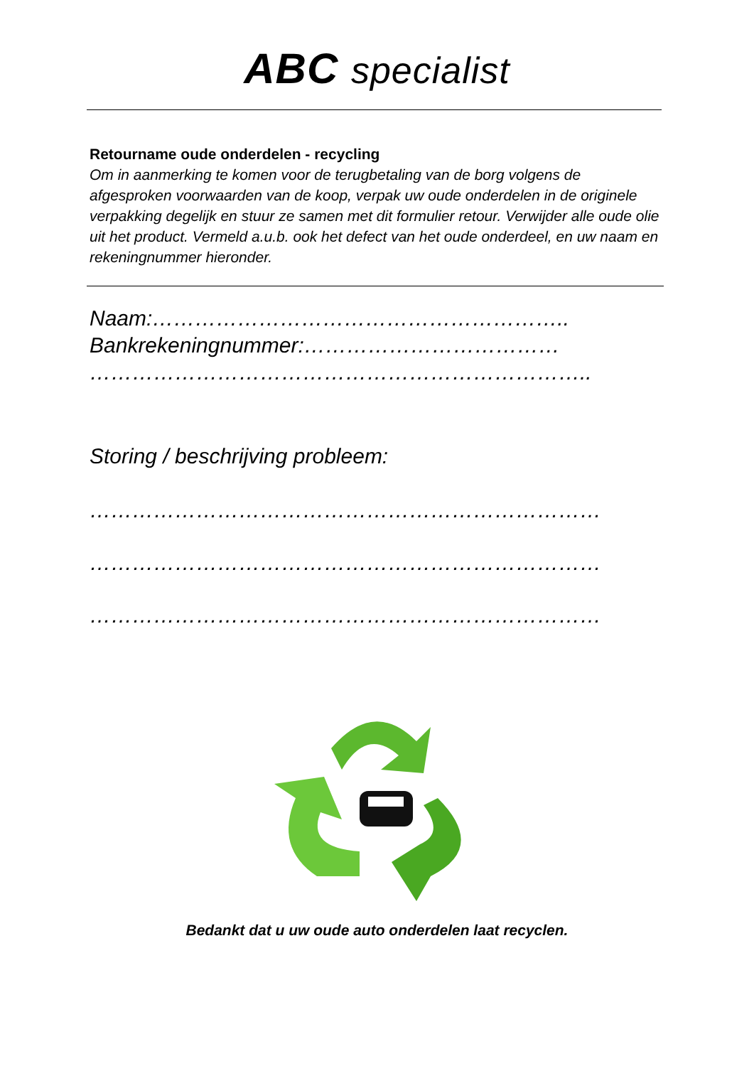ABC specialist
Retourname oude onderdelen - recycling
Om in aanmerking te komen voor de terugbetaling van de borg volgens de afgesproken voorwaarden van de koop, verpak uw oude onderdelen in de originele verpakking degelijk en stuur ze samen met dit formulier retour. Verwijder alle oude olie uit het product. Vermeld a.u.b. ook het defect van het oude onderdeel, en uw naam en rekeningnummer hieronder.
Naam:…………………………………………………..
Bankrekeningnummer:………………………………
……………………………………………………………..
Storing / beschrijving probleem:
………………………………………………………………
………………………………………………………………
………………………………………………………………
Bedankt dat u uw oude auto onderdelen laat recyclen.